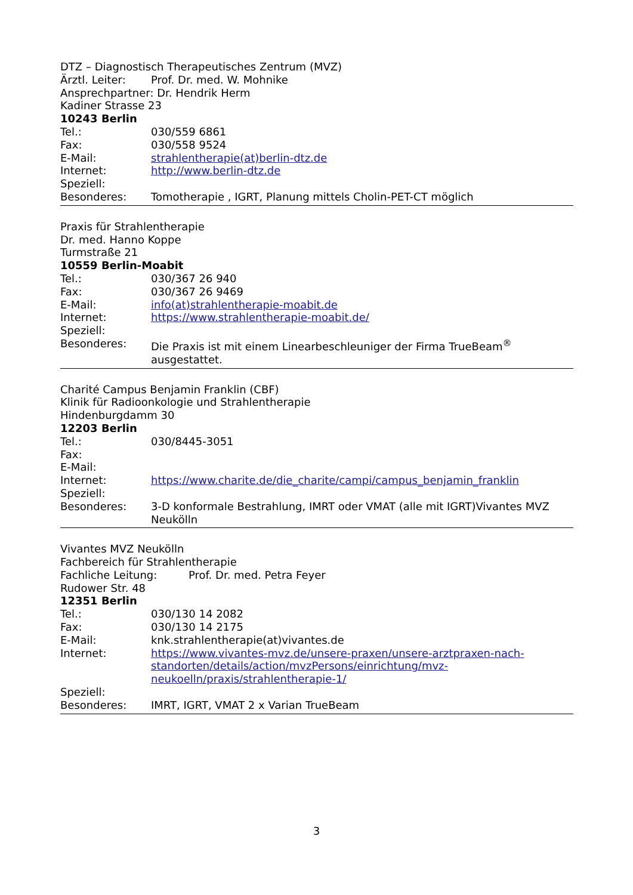DTZ – Diagnostisch Therapeutisches Zentrum (MVZ)
Ärztl. Leiter: Prof. Dr. med. W. Mohnike
Ansprechpartner: Dr. Hendrik Herm
Kadiner Strasse 23
10243 Berlin
Tel.: 030/559 6861
Fax: 030/558 9524
E-Mail: strahlentherapie(at)berlin-dtz.de
Internet: http://www.berlin-dtz.de
Speziell:
Besonderes: Tomotherapie , IGRT, Planung mittels Cholin-PET-CT möglich
Praxis für Strahlentherapie
Dr. med. Hanno Koppe
Turmstraße 21
10559 Berlin-Moabit
Tel.: 030/367 26 940
Fax: 030/367 26 9469
E-Mail: info(at)strahlentherapie-moabit.de
Internet: https://www.strahlentherapie-moabit.de/
Speziell:
Besonderes: Die Praxis ist mit einem Linearbeschleuniger der Firma TrueBeam<sup>®</sup> ausgestattet.
Charité Campus Benjamin Franklin (CBF)
Klinik für Radioonkologie und Strahlentherapie
Hindenburgdamm 30
12203 Berlin
Tel.: 030/8445-3051
Fax:
E-Mail:
Internet: https://www.charite.de/die_charite/campi/campus_benjamin_franklin
Speziell:
Besonderes: 3-D konformale Bestrahlung, IMRT oder VMAT (alle mit IGRT)Vivantes MVZ Neukölln
Vivantes MVZ Neukölln
Fachbereich für Strahlentherapie
Fachliche Leitung: Prof. Dr. med. Petra Feyer
Rudower Str. 48
12351 Berlin
Tel.: 030/130 14 2082
Fax: 030/130 14 2175
E-Mail: knk.strahlentherapie(at)vivantes.de
Internet: https://www.vivantes-mvz.de/unsere-praxen/unsere-arztpraxen-nach-standorten/details/action/mvzPersons/einrichtung/mvz-neukoelln/praxis/strahlentherapie-1/
Speziell:
Besonderes: IMRT, IGRT, VMAT 2 x Varian TrueBeam
3